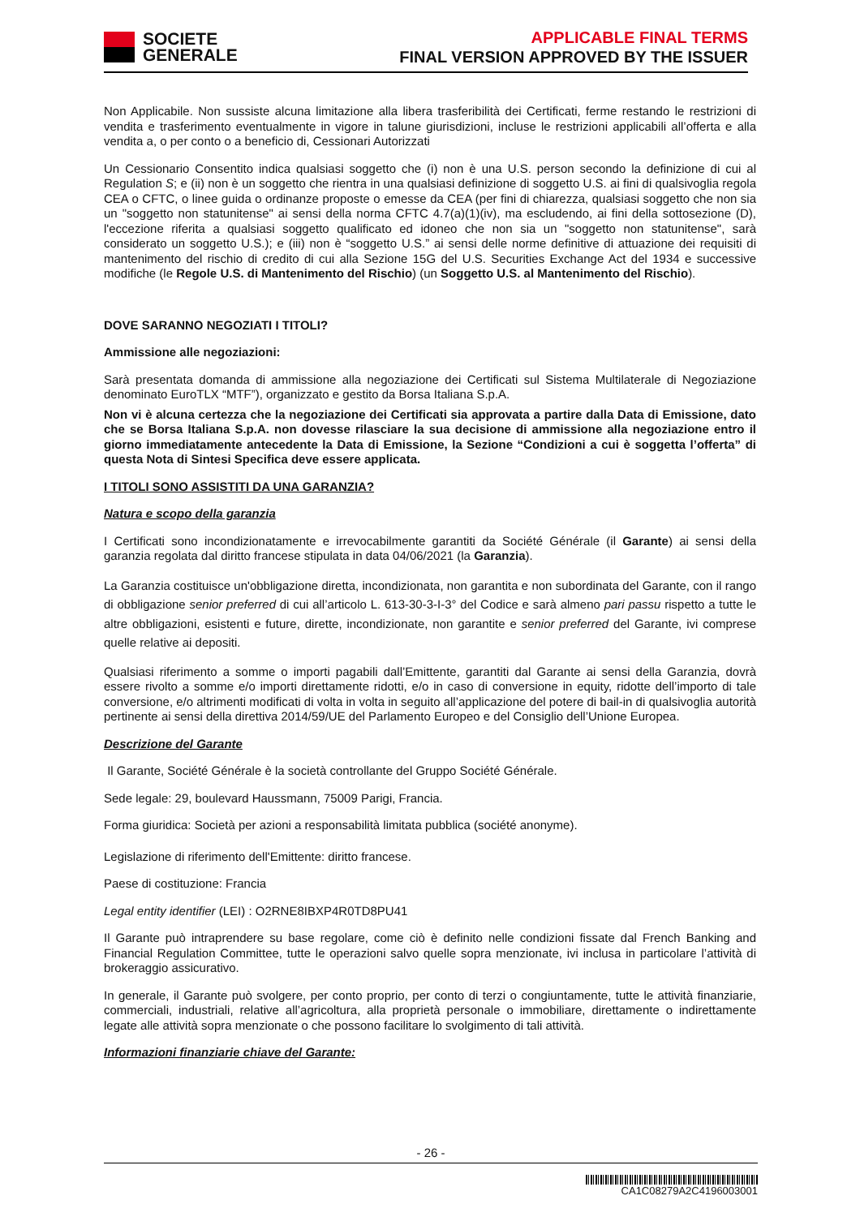SOCIETE
GENERALE
APPLICABLE FINAL TERMS
FINAL VERSION APPROVED BY THE ISSUER
Non Applicabile. Non sussiste alcuna limitazione alla libera trasferibilità dei Certificati, ferme restando le restrizioni di vendita e trasferimento eventualmente in vigore in talune giurisdizioni, incluse le restrizioni applicabili all’offerta e alla vendita a, o per conto o a beneficio di, Cessionari Autorizzati
Un Cessionario Consentito indica qualsiasi soggetto che (i) non è una U.S. person secondo la definizione di cui al Regulation S; e (ii) non è un soggetto che rientra in una qualsiasi definizione di soggetto U.S. ai fini di qualsivoglia regola CEA o CFTC, o linee guida o ordinanze proposte o emesse da CEA (per fini di chiarezza, qualsiasi soggetto che non sia un "soggetto non statunitense" ai sensi della norma CFTC 4.7(a)(1)(iv), ma escludendo, ai fini della sottosezione (D), l'eccezione riferita a qualsiasi soggetto qualificato ed idoneo che non sia un "soggetto non statunitense", sarà considerato un soggetto U.S.); e (iii) non è “soggetto U.S.” ai sensi delle norme definitive di attuazione dei requisiti di mantenimento del rischio di credito di cui alla Sezione 15G del U.S. Securities Exchange Act del 1934 e successive modifiche (le Regole U.S. di Mantenimento del Rischio) (un Soggetto U.S. al Mantenimento del Rischio).
DOVE SARANNO NEGOZIATI I TITOLI?
Ammissione alle negoziazioni:
Sarà presentata domanda di ammissione alla negoziazione dei Certificati sul Sistema Multilaterale di Negoziazione denominato EuroTLX “MTF”), organizzato e gestito da Borsa Italiana S.p.A.
Non vi è alcuna certezza che la negoziazione dei Certificati sia approvata a partire dalla Data di Emissione, dato che se Borsa Italiana S.p.A. non dovesse rilasciare la sua decisione di ammissione alla negoziazione entro il giorno immediatamente antecedente la Data di Emissione, la Sezione “Condizioni a cui è soggetta l’offerta” di questa Nota di Sintesi Specifica deve essere applicata.
I TITOLI SONO ASSISTITI DA UNA GARANZIA?
Natura e scopo della garanzia
I Certificati sono incondizionatamente e irrevocabilmente garantiti da Société Générale (il Garante) ai sensi della garanzia regolata dal diritto francese stipulata in data 04/06/2021 (la Garanzia).
La Garanzia costituisce un'obbligazione diretta, incondizionata, non garantita e non subordinata del Garante, con il rango di obbligazione senior preferred di cui all’articolo L. 613-30-3-I-3° del Codice e sarà almeno pari passu rispetto a tutte le altre obbligazioni, esistenti e future, dirette, incondizionate, non garantite e senior preferred del Garante, ivi comprese quelle relative ai depositi.
Qualsiasi riferimento a somme o importi pagabili dall’Emittente, garantiti dal Garante ai sensi della Garanzia, dovrà essere rivolto a somme e/o importi direttamente ridotti, e/o in caso di conversione in equity, ridotte dell’importo di tale conversione, e/o altrimenti modificati di volta in volta in seguito all’applicazione del potere di bail-in di qualsivoglia autorità pertinente ai sensi della direttiva 2014/59/UE del Parlamento Europeo e del Consiglio dell’Unione Europea.
Descrizione del Garante
Il Garante, Société Générale è la società controllante del Gruppo Société Générale.
Sede legale: 29, boulevard Haussmann, 75009 Parigi, Francia.
Forma giuridica: Società per azioni a responsabilità limitata pubblica (société anonyme).
Legislazione di riferimento dell'Emittente: diritto francese.
Paese di costituzione: Francia
Legal entity identifier (LEI) : O2RNE8IBXP4R0TD8PU41
Il Garante può intraprendere su base regolare, come ciò è definito nelle condizioni fissate dal French Banking and Financial Regulation Committee, tutte le operazioni salvo quelle sopra menzionate, ivi inclusa in particolare l’attività di brokeraggio assicurativo.
In generale, il Garante può svolgere, per conto proprio, per conto di terzi o congiuntamente, tutte le attività finanziarie, commerciali, industriali, relative all’agricoltura, alla proprietà personale o immobiliare, direttamente o indirettamente legate alle attività sopra menzionate o che possono facilitare lo svolgimento di tali attività.
Informazioni finanziarie chiave del Garante:
- 26 -
CA1C08279A2C4196003001